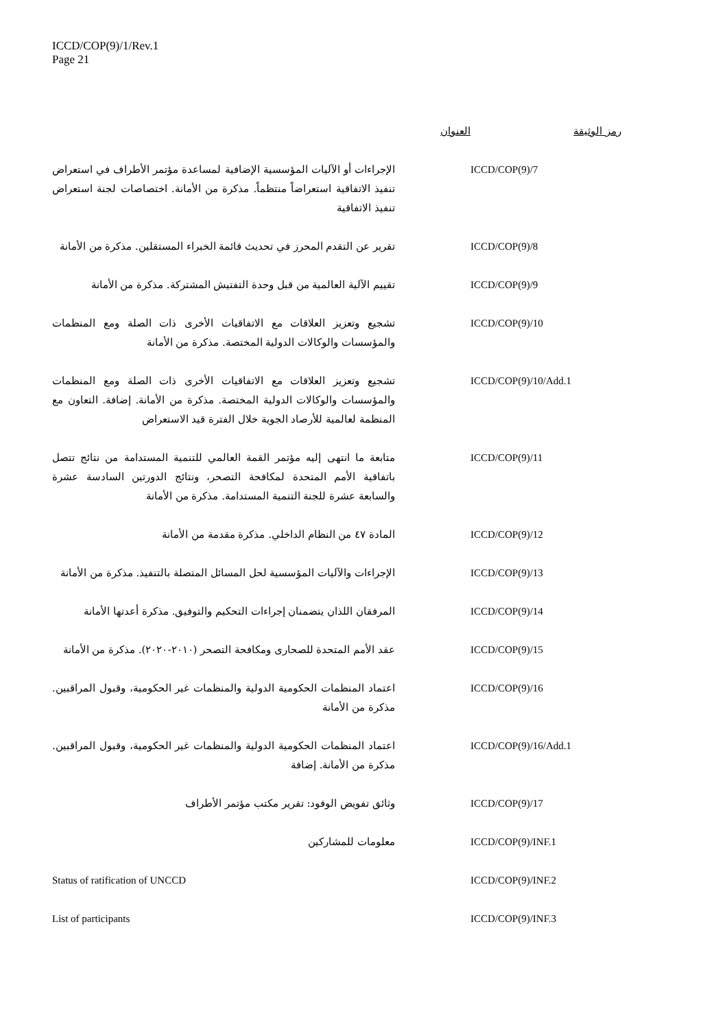ICCD/COP(9)/1/Rev.1
Page 21
| رمز الوثيقة | العنوان |
| --- | --- |
| ICCD/COP(9)/7 | الإجراءات أو الآليات المؤسسية الإضافية لمساعدة مؤتمر الأطراف في استعراض تنفيذ الاتفاقية استعراضاً منتظماً. مذكرة من الأمانة. اختصاصات لجنة استعراض تنفيذ الاتفاقية |
| ICCD/COP(9)/8 | تقرير عن التقدم المحرز في تحديث قائمة الخبراء المستقلين. مذكرة من الأمانة |
| ICCD/COP(9)/9 | تقييم الآلية العالمية من قبل وحدة التفتيش المشتركة. مذكرة من الأمانة |
| ICCD/COP(9)/10 | تشجيع وتعزيز العلاقات مع الاتفاقيات الأخرى ذات الصلة ومع المنظمات والمؤسسات والوكالات الدولية المختصة. مذكرة من الأمانة |
| ICCD/COP(9)/10/Add.1 | تشجيع وتعزيز العلاقات مع الاتفاقيات الأخرى ذات الصلة ومع المنظمات والمؤسسات والوكالات الدولية المختصة. مذكرة من الأمانة. إضافة. التعاون مع المنظمة لعالمية للأرصاد الجوية خلال الفترة قيد الاستعراض |
| ICCD/COP(9)/11 | متابعة ما انتهى إليه مؤتمر القمة العالمي للتنمية المستدامة من نتائج تتصل باتفاقية الأمم المتحدة لمكافحة التصحر، ونتائج الدورتين السادسة عشرة والسابعة عشرة للجنة التنمية المستدامة. مذكرة من الأمانة |
| ICCD/COP(9)/12 | المادة ٤٧ من النظام الداخلي. مذكرة مقدمة من الأمانة |
| ICCD/COP(9)/13 | الإجراءات والآليات المؤسسية لحل المسائل المتصلة بالتنفيذ. مذكرة من الأمانة |
| ICCD/COP(9)/14 | المرفقان اللذان يتضمنان إجراءات التحكيم والتوفيق. مذكرة أعدتها الأمانة |
| ICCD/COP(9)/15 | عقد الأمم المتحدة للصحارى ومكافحة التصحر (٢٠١٠-٢٠٢٠). مذكرة من الأمانة |
| ICCD/COP(9)/16 | اعتماد المنظمات الحكومية الدولية والمنظمات غير الحكومية، وقبول المراقبين. مذكرة من الأمانة |
| ICCD/COP(9)/16/Add.1 | اعتماد المنظمات الحكومية الدولية والمنظمات غير الحكومية، وقبول المراقبين. مذكرة من الأمانة. إضافة |
| ICCD/COP(9)/17 | وثائق تفويض الوفود: تقرير مكتب مؤتمر الأطراف |
| ICCD/COP(9)/INF.1 | معلومات للمشاركين |
| ICCD/COP(9)/INF.2 | Status of ratification of UNCCD |
| ICCD/COP(9)/INF.3 | List of participants |